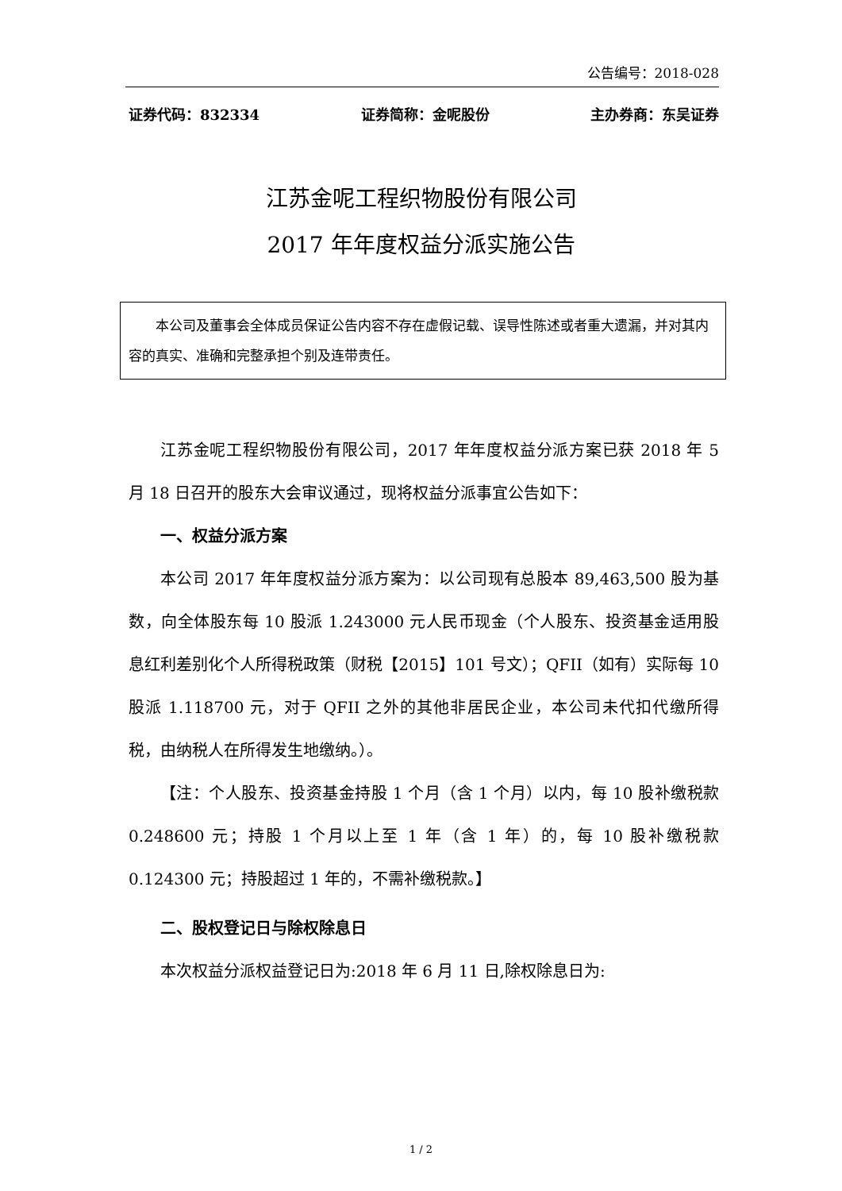公告编号：2018-028
证券代码：832334 证券简称：金呢股份 主办券商：东吴证券
江苏金呢工程织物股份有限公司
2017 年年度权益分派实施公告
　　本公司及董事会全体成员保证公告内容不存在虚假记载、误导性陈述或者重大遗漏，并对其内容的真实、准确和完整承担个别及连带责任。
江苏金呢工程织物股份有限公司，2017 年年度权益分派方案已获 2018 年 5 月 18 日召开的股东大会审议通过，现将权益分派事宜公告如下：
一、权益分派方案
本公司 2017 年年度权益分派方案为：以公司现有总股本 89,463,500 股为基数，向全体股东每 10 股派 1.243000 元人民币现金（个人股东、投资基金适用股息红利差别化个人所得税政策（财税【2015】101 号文）；QFII（如有）实际每 10 股派 1.118700 元，对于 QFII 之外的其他非居民企业，本公司未代扣代缴所得税，由纳税人在所得发生地缴纳。）。
【注：个人股东、投资基金持股 1 个月（含 1 个月）以内，每 10 股补缴税款 0.248600 元；持股 1 个月以上至 1 年（含 1 年）的，每 10 股补缴税款 0.124300 元；持股超过 1 年的，不需补缴税款。】
二、股权登记日与除权除息日
本次权益分派权益登记日为:2018 年 6 月 11 日,除权除息日为:
1 / 2